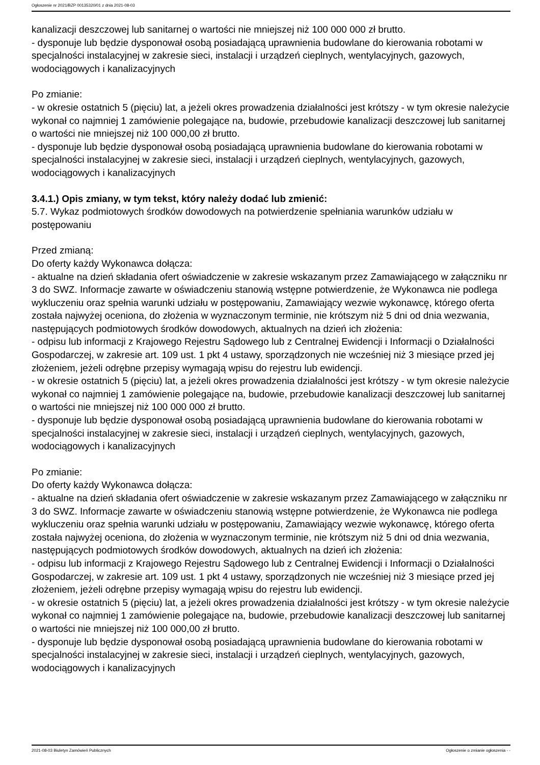Ogłoszenie nr 2021/BZP 00135320/01 z dnia 2021-08-03
kanalizacji deszczowej lub sanitarnej o wartości nie mniejszej niż 100 000 000 zł brutto.
- dysponuje lub będzie dysponował osobą posiadającą uprawnienia budowlane do kierowania robotami w specjalności instalacyjnej w zakresie sieci, instalacji i urządzeń cieplnych, wentylacyjnych, gazowych, wodociągowych i kanalizacyjnych
Po zmianie:
- w okresie ostatnich 5 (pięciu) lat, a jeżeli okres prowadzenia działalności jest krótszy - w tym okresie należycie wykonał co najmniej 1 zamówienie polegające na, budowie, przebudowie kanalizacji deszczowej lub sanitarnej o wartości nie mniejszej niż 100 000,00 zł brutto.
- dysponuje lub będzie dysponował osobą posiadającą uprawnienia budowlane do kierowania robotami w specjalności instalacyjnej w zakresie sieci, instalacji i urządzeń cieplnych, wentylacyjnych, gazowych, wodociągowych i kanalizacyjnych
3.4.1.) Opis zmiany, w tym tekst, który należy dodać lub zmienić:
5.7. Wykaz podmiotowych środków dowodowych na potwierdzenie spełniania warunków udziału w postępowaniu
Przed zmianą:
Do oferty każdy Wykonawca dołącza:
- aktualne na dzień składania ofert oświadczenie w zakresie wskazanym przez Zamawiającego w załączniku nr 3 do SWZ. Informacje zawarte w oświadczeniu stanowią wstępne potwierdzenie, że Wykonawca nie podlega wykluczeniu oraz spełnia warunki udziału w postępowaniu, Zamawiający wezwie wykonawcę, którego oferta została najwyżej oceniona, do złożenia w wyznaczonym terminie, nie krótszym niż 5 dni od dnia wezwania, następujących podmiotowych środków dowodowych, aktualnych na dzień ich złożenia:
- odpisu lub informacji z Krajowego Rejestru Sądowego lub z Centralnej Ewidencji i Informacji o Działalności Gospodarczej, w zakresie art. 109 ust. 1 pkt 4 ustawy, sporządzonych nie wcześniej niż 3 miesiące przed jej złożeniem, jeżeli odrębne przepisy wymagają wpisu do rejestru lub ewidencji.
- w okresie ostatnich 5 (pięciu) lat, a jeżeli okres prowadzenia działalności jest krótszy - w tym okresie należycie wykonał co najmniej 1 zamówienie polegające na, budowie, przebudowie kanalizacji deszczowej lub sanitarnej o wartości nie mniejszej niż 100 000 000 zł brutto.
- dysponuje lub będzie dysponował osobą posiadającą uprawnienia budowlane do kierowania robotami w specjalności instalacyjnej w zakresie sieci, instalacji i urządzeń cieplnych, wentylacyjnych, gazowych, wodociągowych i kanalizacyjnych
Po zmianie:
Do oferty każdy Wykonawca dołącza:
- aktualne na dzień składania ofert oświadczenie w zakresie wskazanym przez Zamawiającego w załączniku nr 3 do SWZ. Informacje zawarte w oświadczeniu stanowią wstępne potwierdzenie, że Wykonawca nie podlega wykluczeniu oraz spełnia warunki udziału w postępowaniu, Zamawiający wezwie wykonawcę, którego oferta została najwyżej oceniona, do złożenia w wyznaczonym terminie, nie krótszym niż 5 dni od dnia wezwania, następujących podmiotowych środków dowodowych, aktualnych na dzień ich złożenia:
- odpisu lub informacji z Krajowego Rejestru Sądowego lub z Centralnej Ewidencji i Informacji o Działalności Gospodarczej, w zakresie art. 109 ust. 1 pkt 4 ustawy, sporządzonych nie wcześniej niż 3 miesiące przed jej złożeniem, jeżeli odrębne przepisy wymagają wpisu do rejestru lub ewidencji.
- w okresie ostatnich 5 (pięciu) lat, a jeżeli okres prowadzenia działalności jest krótszy - w tym okresie należycie wykonał co najmniej 1 zamówienie polegające na, budowie, przebudowie kanalizacji deszczowej lub sanitarnej o wartości nie mniejszej niż 100 000,00 zł brutto.
- dysponuje lub będzie dysponował osobą posiadającą uprawnienia budowlane do kierowania robotami w specjalności instalacyjnej w zakresie sieci, instalacji i urządzeń cieplnych, wentylacyjnych, gazowych, wodociągowych i kanalizacyjnych
2021-08-03 Biuletyn Zamówień Publicznych Ogłoszenie o zmianie ogłoszenia - -